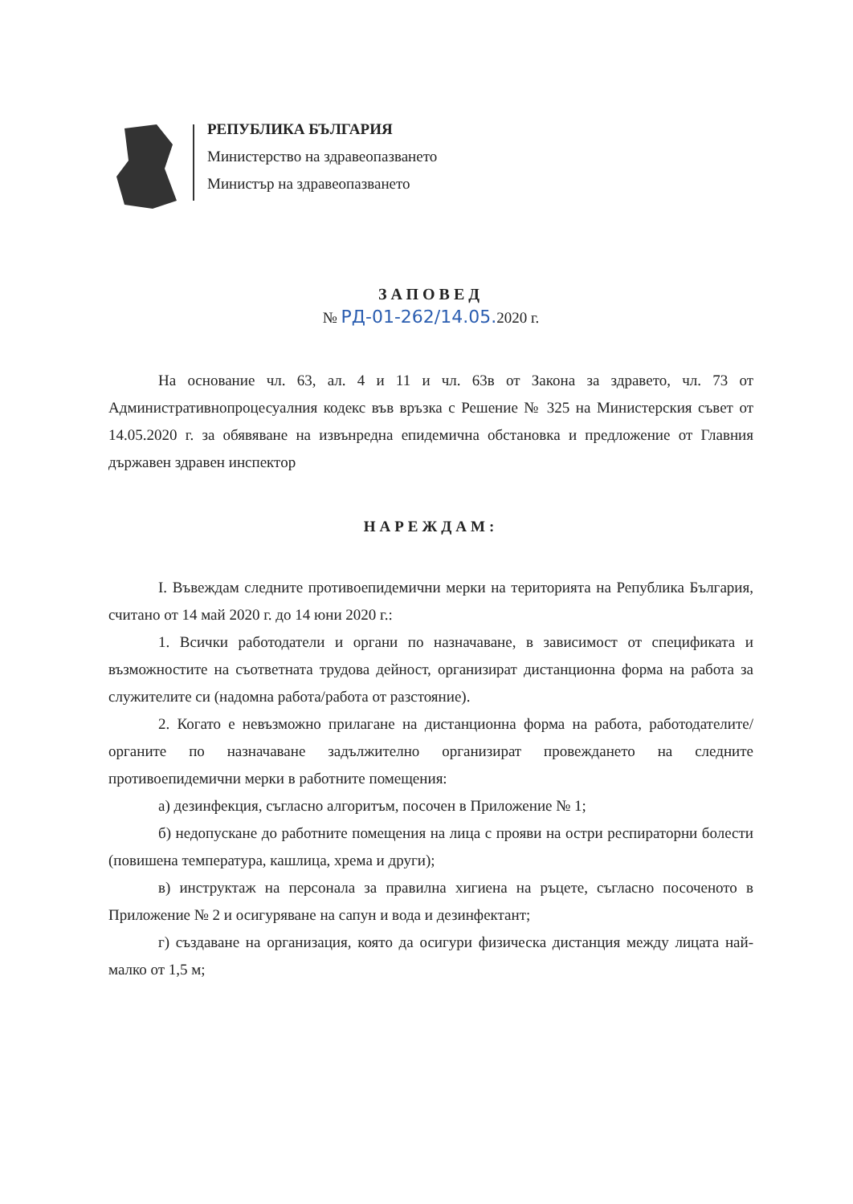РЕПУБЛИКА БЪЛГАРИЯ
Министерство на здравеопазването
Министър на здравеопазването
ЗАПОВЕД
№ РД-01-262/14.05. 2020 г.
На основание чл. 63, ал. 4 и 11 и чл. 63в от Закона за здравето, чл. 73 от Административнопроцесуалния кодекс във връзка с Решение № 325 на Министерския съвет от 14.05.2020 г. за обявяване на извънредна епидемична обстановка и предложение от Главния държавен здравен инспектор
НАРЕЖДАМ:
I. Въвеждам следните противоепидемични мерки на територията на Република България, считано от 14 май 2020 г. до 14 юни 2020 г.:
1. Всички работодатели и органи по назначаване, в зависимост от спецификата и възможностите на съответната трудова дейност, организират дистанционна форма на работа за служителите си (надомна работа/работа от разстояние).
2. Когато е невъзможно прилагане на дистанционна форма на работа, работодателите/органите по назначаване задължително организират провеждането на следните противоепидемични мерки в работните помещения:
а) дезинфекция, съгласно алгоритъм, посочен в Приложение № 1;
б) недопускане до работните помещения на лица с прояви на остри респираторни болести (повишена температура, кашлица, хрема и други);
в) инструктаж на персонала за правилна хигиена на ръцете, съгласно посоченото в Приложение № 2 и осигуряване на сапун и вода и дезинфектант;
г) създаване на организация, която да осигури физическа дистанция между лицата най-малко от 1,5 м;